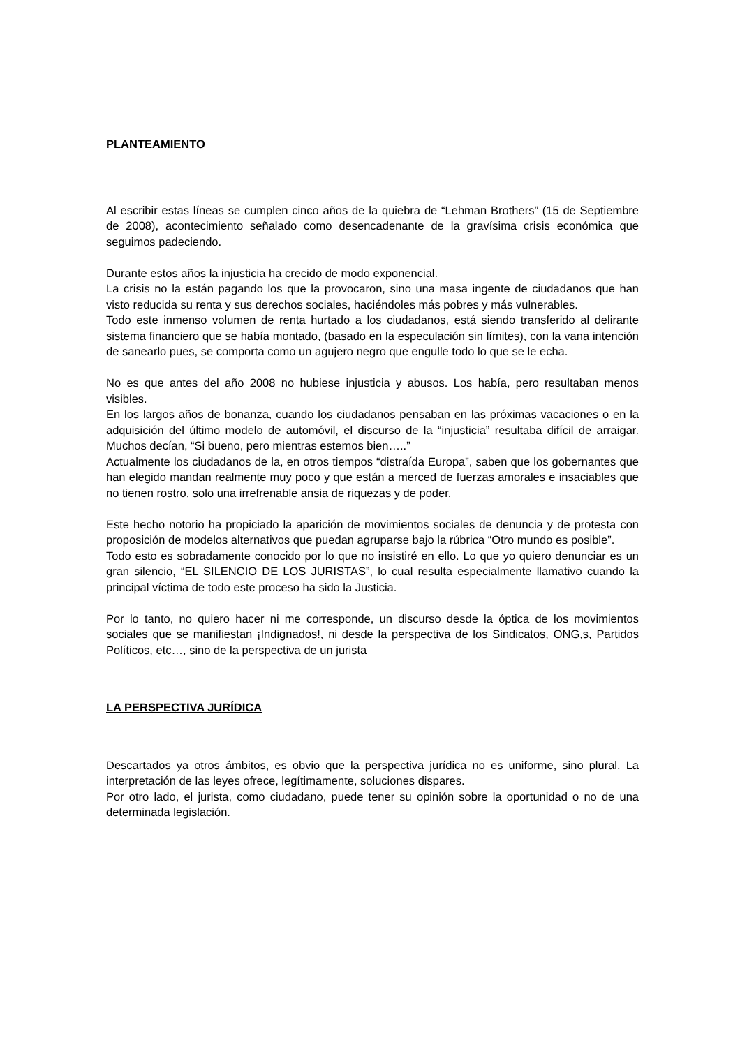PLANTEAMIENTO
Al escribir estas líneas se cumplen cinco años de la quiebra de “Lehman Brothers” (15 de Septiembre de 2008), acontecimiento señalado como desencadenante de la gravísima crisis económica que seguimos padeciendo.
Durante estos años la injusticia ha crecido de modo exponencial.
La crisis no la están pagando los que la provocaron, sino una masa ingente de ciudadanos que han visto reducida su renta y sus derechos sociales, haciéndoles más pobres y más vulnerables.
Todo este inmenso volumen de renta hurtado a los ciudadanos, está siendo transferido al delirante sistema financiero que se había montado, (basado en la especulación sin límites), con la vana intención de sanearlo pues, se comporta como un agujero negro que engulle todo lo que se le echa.
No es que antes del año 2008 no hubiese injusticia y abusos. Los había, pero resultaban menos visibles.
En los largos años de bonanza, cuando los ciudadanos pensaban en las próximas vacaciones o en la adquisición del último modelo de automóvil, el discurso de la “injusticia” resultaba difícil de arraigar. Muchos decían, “Si bueno, pero mientras estemos bien…..”
Actualmente los ciudadanos de la, en otros tiempos “distraída Europa”, saben que los gobernantes que han elegido mandan realmente muy poco y que están a merced de fuerzas amorales e insaciables que no tienen rostro, solo una irrefrenable ansia de riquezas y de poder.
Este hecho notorio ha propiciado la aparición de movimientos sociales de denuncia y de protesta con proposición de modelos alternativos que puedan agruparse bajo la rúbrica “Otro mundo es posible”.
Todo esto es sobradamente conocido por lo que no insistiré en ello. Lo que yo quiero denunciar es un gran silencio, “EL SILENCIO DE LOS JURISTAS”, lo cual resulta especialmente llamativo cuando la principal víctima de todo este proceso ha sido la Justicia.
Por lo tanto, no quiero hacer ni me corresponde, un discurso desde la óptica de los movimientos sociales que se manifiestan ¡Indignados!, ni desde la perspectiva de los Sindicatos, ONG,s, Partidos Políticos, etc…, sino de la perspectiva de un jurista
LA PERSPECTIVA JURÍDICA
Descartados ya otros ámbitos, es obvio que la perspectiva jurídica no es uniforme, sino plural. La interpretación de las leyes ofrece, legítimamente, soluciones dispares.
Por otro lado, el jurista, como ciudadano, puede tener su opinión sobre la oportunidad o no de una determinada legislación.